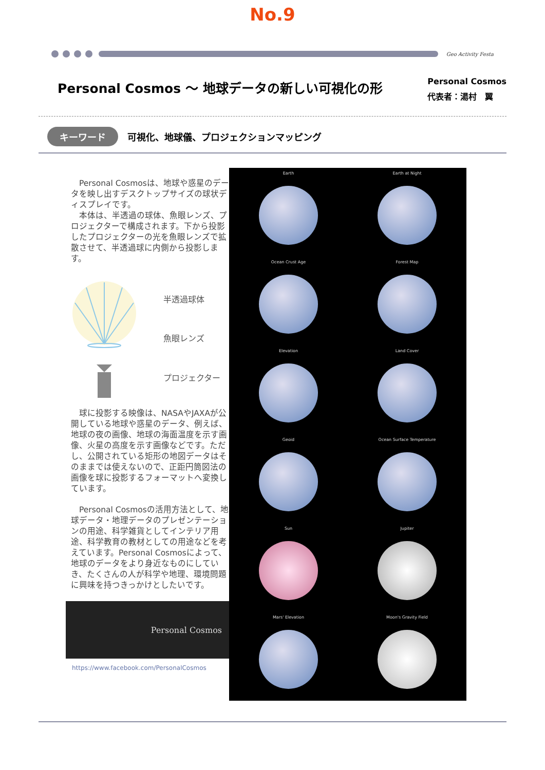No.9
Geo Activity Festa
Personal Cosmos ～ 地球データの新しい可視化の形
Personal Cosmos
代表者：湯村　翼
キーワード 可視化、地球儀、プロジェクションマッピング
　Personal Cosmosは、地球や惑星のデータを映し出すデスクトップサイズの球状ディスプレイです。
　本体は、半透過の球体、魚眼レンズ、プロジェクターで構成されます。下から投影したプロジェクターの光を魚眼レンズで拡散させて、半透過球に内側から投影します。
半透過球体
魚眼レンズ
プロジェクター
　球に投影する映像は、NASAやJAXAが公開している地球や惑星のデータ、例えば、地球の夜の画像、地球の海面温度を示す画像、火星の高度を示す画像などです。ただし、公開されている矩形の地図データはそのままでは使えないので、正距円筒図法の画像を球に投影するフォーマットへ変換しています。
　Personal Cosmosの活用方法として、地球データ・地理データのプレゼンテーションの用途、科学雑貨としてインテリア用途、科学教育の教材としての用途などを考えています。Personal Cosmosによって、地球のデータをより身近なものにしていき、たくさんの人が科学や地理、環境問題に興味を持つきっかけとしたいです。
Personal Cosmos
https://www.facebook.com/PersonalCosmos
Earth
Earth at Night
Ocean Crust Age
Forest Map
Elevation
Land Cover
Geoid
Ocean Surface Temperature
Sun
Jupiter
Mars' Elevation
Moon's Gravity Field